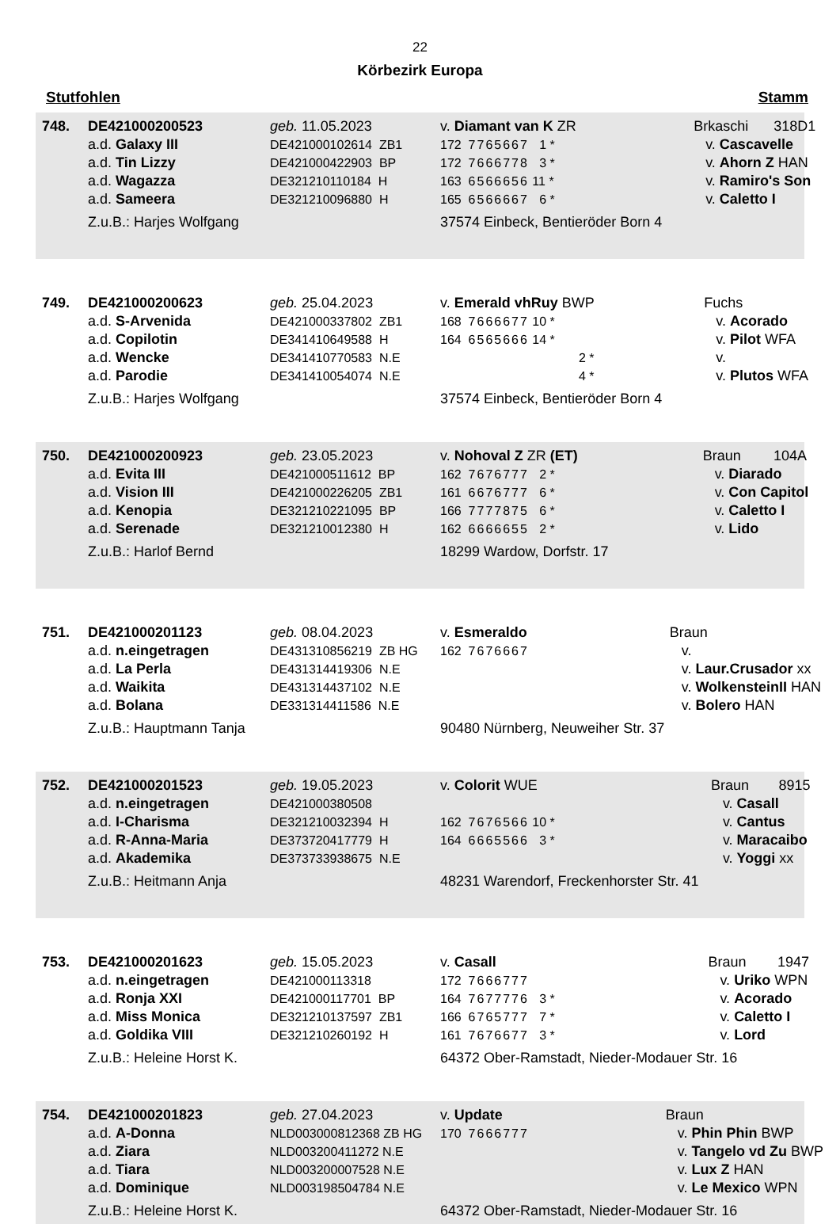22
Körbezirk Europa
Stutfohlen Stamm
| 748. | DE421000200523 | geb. 11.05.2023 | v. Diamant van K ZR | Brkaschi | 318D1 |
| | a.d. Galaxy III | DE421000102614 ZB1 | 172 7765667 1 * | v. Cascavelle | |
| | a.d. Tin Lizzy | DE421000422903 BP | 172 7666778 3 * | v. Ahorn Z HAN | |
| | a.d. Wagazza | DE321210110184 H | 163 6566656 11 * | v. Ramiro's Son | |
| | a.d. Sameera | DE321210096880 H | 165 6566667 6 * | v. Caletto I | |
| | Z.u.B.: Harjes Wolfgang | | 37574 Einbeck, Bentieröder Born 4 | | |
| 749. | DE421000200623 | geb. 25.04.2023 | v. Emerald vhRuy BWP | Fuchs | |
| | a.d. S-Arvenida | DE421000337802 ZB1 | 168 7666677 10 * | v. Acorado | |
| | a.d. Copilotin | DE341410649588 H | 164 6565666 14 * | v. Pilot WFA | |
| | a.d. Wencke | DE341410770583 N.E | 2 * | v. | |
| | a.d. Parodie | DE341410054074 N.E | 4 * | v. Plutos WFA | |
| | Z.u.B.: Harjes Wolfgang | | 37574 Einbeck, Bentieröder Born 4 | | |
| 750. | DE421000200923 | geb. 23.05.2023 | v. Nohoval Z ZR (ET) | Braun | 104A |
| | a.d. Evita III | DE421000511612 BP | 162 7676777 2 * | v. Diarado | |
| | a.d. Vision III | DE421000226205 ZB1 | 161 6676777 6 * | v. Con Capitol | |
| | a.d. Kenopia | DE321210221095 BP | 166 7777875 6 * | v. Caletto I | |
| | a.d. Serenade | DE321210012380 H | 162 6666655 2 * | v. Lido | |
| | Z.u.B.: Harlof Bernd | | 18299 Wardow, Dorfstr. 17 | | |
| 751. | DE421000201123 | geb. 08.04.2023 | v. Esmeraldo | Braun | |
| | a.d. n.eingetragen | DE431310856219 ZB HG | 162 7676667 | v. | |
| | a.d. La Perla | DE431314419306 N.E | | v. Laur.Crusador xx | |
| | a.d. Waikita | DE431314437102 N.E | | v. WolkensteinII HAN | |
| | a.d. Bolana | DE331314411586 N.E | | v. Bolero HAN | |
| | Z.u.B.: Hauptmann Tanja | | 90480 Nürnberg, Neuweiher Str. 37 | | |
| 752. | DE421000201523 | geb. 19.05.2023 | v. Colorit WUE | Braun | 8915 |
| | a.d. n.eingetragen | DE421000380508 | | v. Casall | |
| | a.d. I-Charisma | DE321210032394 H | 162 7676566 10 * | v. Cantus | |
| | a.d. R-Anna-Maria | DE373720417779 H | 164 6665566 3 * | v. Maracaibo | |
| | a.d. Akademika | DE373733938675 N.E | | v. Yoggi xx | |
| | Z.u.B.: Heitmann Anja | | 48231 Warendorf, Freckenhorster Str. 41 | | |
| 753. | DE421000201623 | geb. 15.05.2023 | v. Casall | Braun | 1947 |
| | a.d. n.eingetragen | DE421000113318 | 172 7666777 | v. Uriko WPN | |
| | a.d. Ronja XXI | DE421000117701 BP | 164 7677776 3 * | v. Acorado | |
| | a.d. Miss Monica | DE321210137597 ZB1 | 166 6765777 7 * | v. Caletto I | |
| | a.d. Goldika VIII | DE321210260192 H | 161 7676677 3 * | v. Lord | |
| | Z.u.B.: Heleine Horst K. | | 64372 Ober-Ramstadt, Nieder-Modauer Str. 16 | | |
| 754. | DE421000201823 | geb. 27.04.2023 | v. Update | Braun | |
| | a.d. A-Donna | NLD003000812368 ZB HG | 170 7666777 | v. Phin Phin BWP | |
| | a.d. Ziara | NLD003200411272 N.E | | v. Tangelo vd Zu BWP | |
| | a.d. Tiara | NLD003200007528 N.E | | v. Lux Z HAN | |
| | a.d. Dominique | NLD003198504784 N.E | | v. Le Mexico WPN | |
| | Z.u.B.: Heleine Horst K. | | 64372 Ober-Ramstadt, Nieder-Modauer Str. 16 | | |